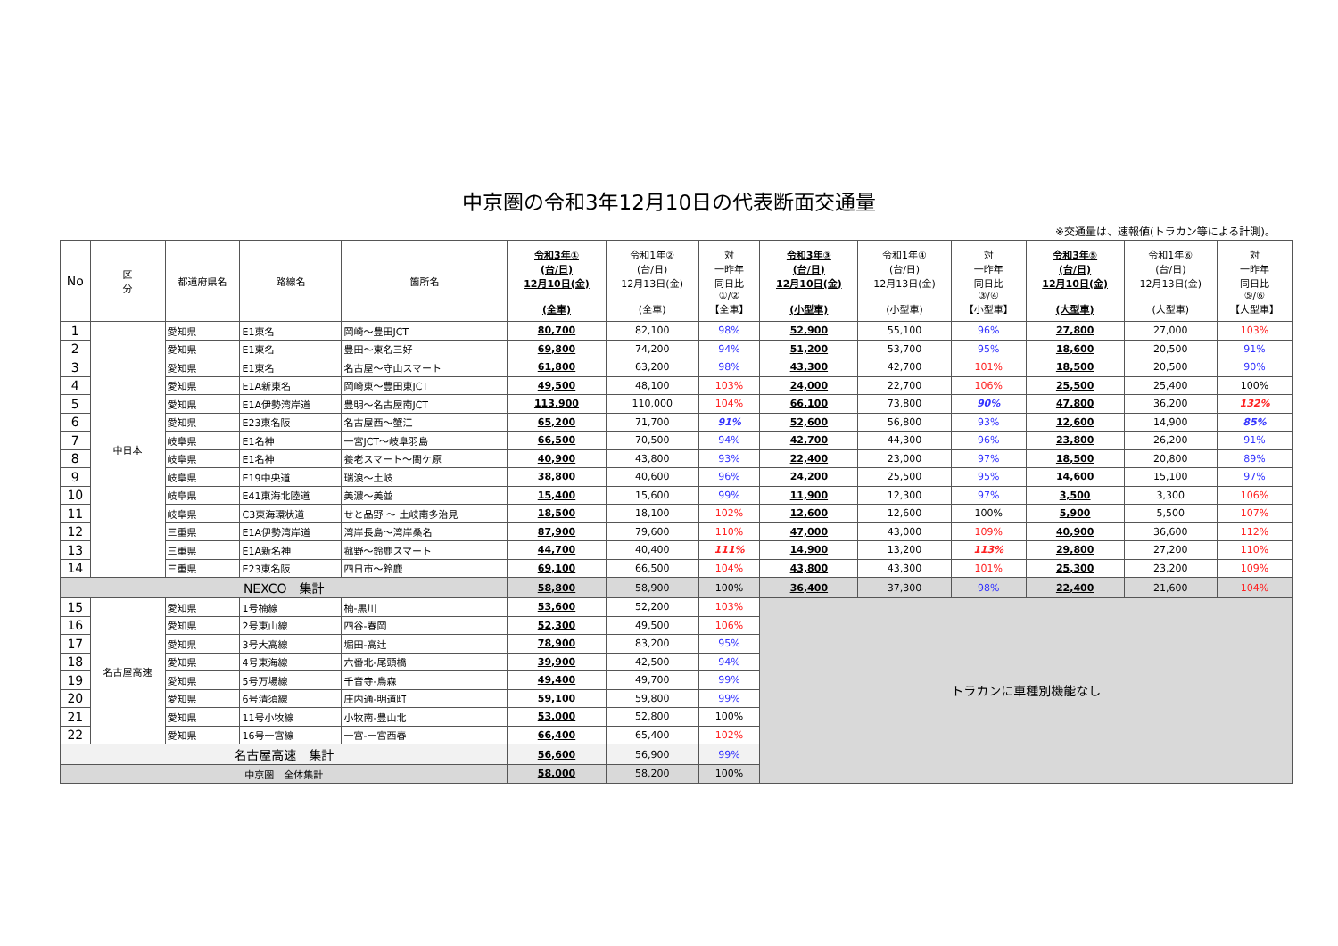中京圏の令和3年12月10日の代表断面交通量
※交通量は、速報値(トラカン等による計測)。
| No | 区 分 | 都道府県名 | 路線名 | 箇所名 | 令和3年① (台/日) 12月10日(金) (全車) | 令和1年② (台/日) 12月13日(金) (全車) | 対 一昨年 同日比 ①/② 【全車】 | 令和3年③ (台/日) 12月10日(金) (小型車) | 令和1年④ (台/日) 12月13日(金) (小型車) | 対 一昨年 同日比 ③/④ 【小型車】 | 令和3年⑤ (台/日) 12月10日(金) (大型車) | 令和1年⑥ (台/日) 12月13日(金) (大型車) | 対 一昨年 同日比 ⑤/⑥ 【大型車】 |
| --- | --- | --- | --- | --- | --- | --- | --- | --- | --- | --- | --- | --- | --- |
| 1 | 中日本 | 愛知県 | E1東名 | 岡崎～豊田JCT | 80,700 | 82,100 | 98% | 52,900 | 55,100 | 96% | 27,800 | 27,000 | 103% |
| 2 | | 愛知県 | E1東名 | 豊田～東名三好 | 69,800 | 74,200 | 94% | 51,200 | 53,700 | 95% | 18,600 | 20,500 | 91% |
| 3 | | 愛知県 | E1東名 | 名古屋～守山スマート | 61,800 | 63,200 | 98% | 43,300 | 42,700 | 101% | 18,500 | 20,500 | 90% |
| 4 | | 愛知県 | E1A新東名 | 岡崎東～豊田東JCT | 49,500 | 48,100 | 103% | 24,000 | 22,700 | 106% | 25,500 | 25,400 | 100% |
| 5 | | 愛知県 | E1A伊勢湾岸道 | 豊明～名古屋南JCT | 113,900 | 110,000 | 104% | 66,100 | 73,800 | 90% | 47,800 | 36,200 | 132% |
| 6 | | 愛知県 | E23東名阪 | 名古屋西～蟹江 | 65,200 | 71,700 | 91% | 52,600 | 56,800 | 93% | 12,600 | 14,900 | 85% |
| 7 | | 岐阜県 | E1名神 | 一宮JCT～岐阜羽島 | 66,500 | 70,500 | 94% | 42,700 | 44,300 | 96% | 23,800 | 26,200 | 91% |
| 8 | | 岐阜県 | E1名神 | 養老スマート～関ケ原 | 40,900 | 43,800 | 93% | 22,400 | 23,000 | 97% | 18,500 | 20,800 | 89% |
| 9 | | 岐阜県 | E19中央道 | 瑞浪～土岐 | 38,800 | 40,600 | 96% | 24,200 | 25,500 | 95% | 14,600 | 15,100 | 97% |
| 10 | | 岐阜県 | E41東海北陸道 | 美濃～美並 | 15,400 | 15,600 | 99% | 11,900 | 12,300 | 97% | 3,500 | 3,300 | 106% |
| 11 | | 岐阜県 | C3東海環状道 | せと品野 ～ 土岐南多治見 | 18,500 | 18,100 | 102% | 12,600 | 12,600 | 100% | 5,900 | 5,500 | 107% |
| 12 | | 三重県 | E1A伊勢湾岸道 | 湾岸長島～湾岸桑名 | 87,900 | 79,600 | 110% | 47,000 | 43,000 | 109% | 40,900 | 36,600 | 112% |
| 13 | | 三重県 | E1A新名神 | 菰野～鈴鹿スマート | 44,700 | 40,400 | 111% | 14,900 | 13,200 | 113% | 29,800 | 27,200 | 110% |
| 14 | | 三重県 | E23東名阪 | 四日市～鈴鹿 | 69,100 | 66,500 | 104% | 43,800 | 43,300 | 101% | 25,300 | 23,200 | 109% |
| NEXCO 集計 | | | | | 58,800 | 58,900 | 100% | 36,400 | 37,300 | 98% | 22,400 | 21,600 | 104% |
| 15 | 名古屋高速 | 愛知県 | 1号楠線 | 楠-黒川 | 53,600 | 52,200 | 103% | トラカンに車種別機能なし | | | | | |
| 16 | | 愛知県 | 2号東山線 | 四谷-春岡 | 52,300 | 49,500 | 106% | | | | | | |
| 17 | | 愛知県 | 3号大高線 | 堀田-高辻 | 78,900 | 83,200 | 95% | | | | | | |
| 18 | | 愛知県 | 4号東海線 | 六番北-尾頭橋 | 39,900 | 42,500 | 94% | | | | | | |
| 19 | | 愛知県 | 5号万場線 | 千音寺-烏森 | 49,400 | 49,700 | 99% | | | | | | |
| 20 | | 愛知県 | 6号清須線 | 庄内通-明道町 | 59,100 | 59,800 | 99% | | | | | | |
| 21 | | 愛知県 | 11号小牧線 | 小牧南-豊山北 | 53,000 | 52,800 | 100% | | | | | | |
| 22 | | 愛知県 | 16号一宮線 | 一宮-一宮西春 | 66,400 | 65,400 | 102% | | | | | | |
| 名古屋高速 集計 | | | | | 56,600 | 56,900 | 99% | | | | | | |
| 中京圏 全体集計 | | | | | 58,000 | 58,200 | 100% | | | | | | |